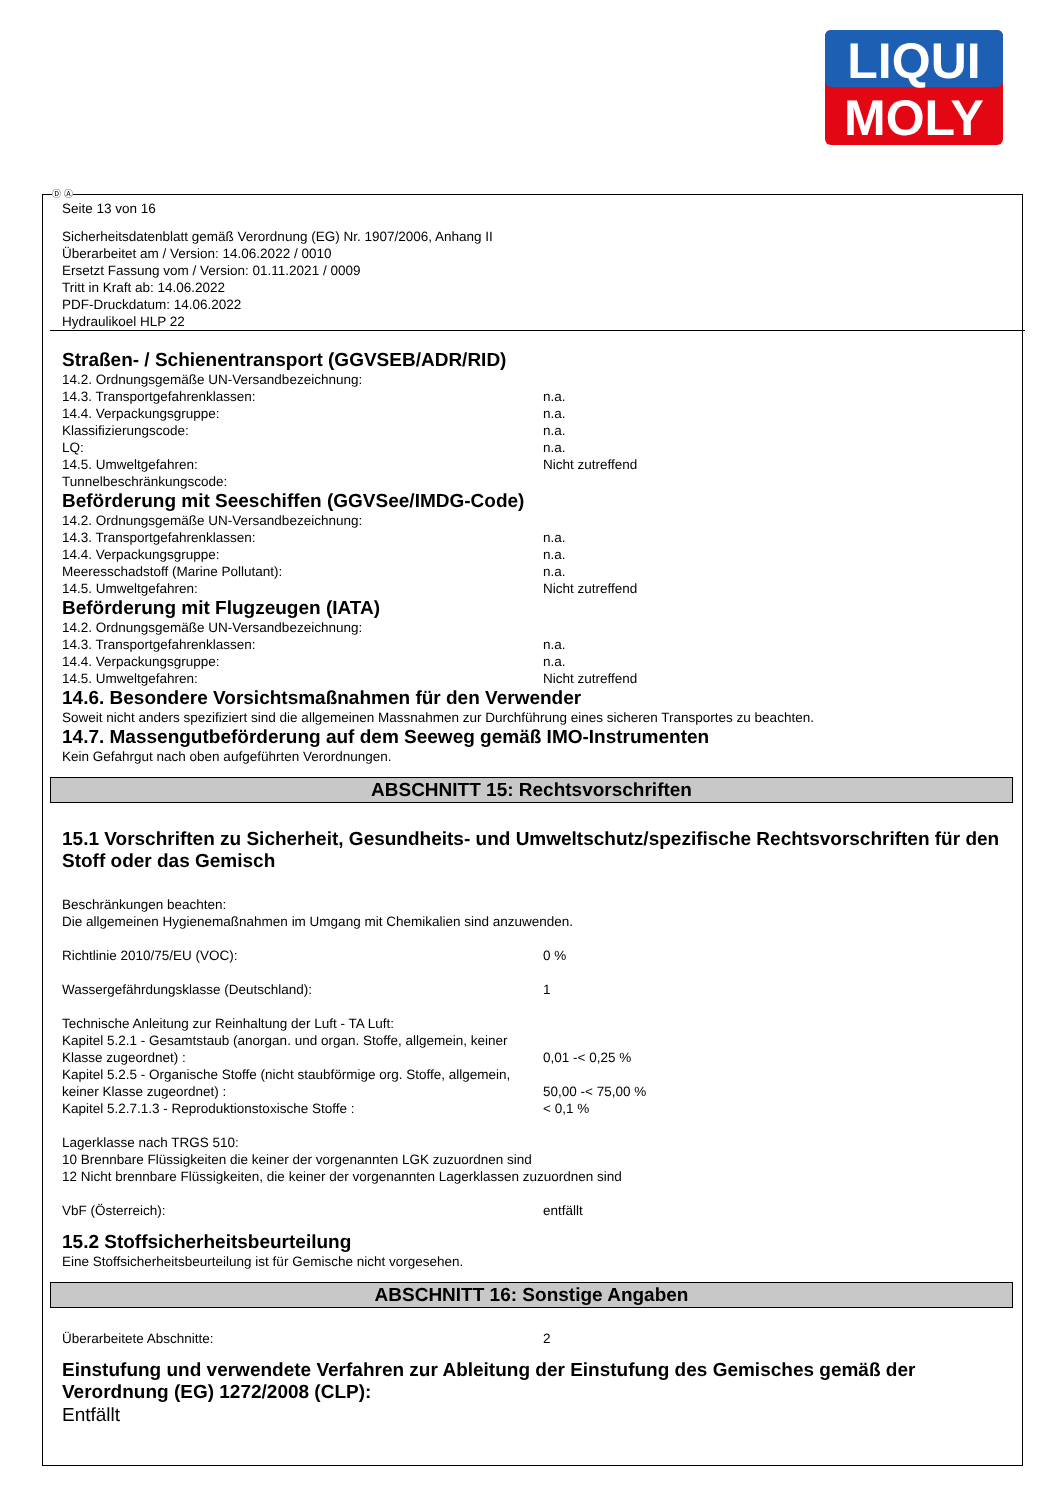LIQUI
MOLY
Ⓓ Ⓐ
Seite 13 von 16
Sicherheitsdatenblatt gemäß Verordnung (EG) Nr. 1907/2006, Anhang II
Überarbeitet am / Version: 14.06.2022 / 0010
Ersetzt Fassung vom / Version: 01.11.2021 / 0009
Tritt in Kraft ab: 14.06.2022
PDF-Druckdatum: 14.06.2022
Hydraulikoel HLP 22
Straßen- / Schienentransport (GGVSEB/ADR/RID)
14.2. Ordnungsgemäße UN-Versandbezeichnung:
14.3. Transportgefahrenklassen: n.a.
14.4. Verpackungsgruppe: n.a.
Klassifizierungscode: n.a.
LQ: n.a.
14.5. Umweltgefahren: Nicht zutreffend
Tunnelbeschränkungscode:
Beförderung mit Seeschiffen (GGVSee/IMDG-Code)
14.2. Ordnungsgemäße UN-Versandbezeichnung:
14.3. Transportgefahrenklassen: n.a.
14.4. Verpackungsgruppe: n.a.
Meeresschadstoff (Marine Pollutant): n.a.
14.5. Umweltgefahren: Nicht zutreffend
Beförderung mit Flugzeugen (IATA)
14.2. Ordnungsgemäße UN-Versandbezeichnung:
14.3. Transportgefahrenklassen: n.a.
14.4. Verpackungsgruppe: n.a.
14.5. Umweltgefahren: Nicht zutreffend
14.6. Besondere Vorsichtsmaßnahmen für den Verwender
Soweit nicht anders spezifiziert sind die allgemeinen Massnahmen zur Durchführung eines sicheren Transportes zu beachten.
14.7. Massengutbeförderung auf dem Seeweg gemäß IMO-Instrumenten
Kein Gefahrgut nach oben aufgeführten Verordnungen.
ABSCHNITT 15: Rechtsvorschriften
15.1 Vorschriften zu Sicherheit, Gesundheits- und Umweltschutz/spezifische Rechtsvorschriften für den Stoff oder das Gemisch
Beschränkungen beachten:
Die allgemeinen Hygienemaßnahmen im Umgang mit Chemikalien sind anzuwenden.
Richtlinie 2010/75/EU (VOC): 0 %
Wassergefährdungsklasse (Deutschland): 1
Technische Anleitung zur Reinhaltung der Luft - TA Luft:
Kapitel 5.2.1 - Gesamtstaub (anorgan. und organ. Stoffe, allgemein, keiner Klasse zugeordnet) :
0,01 -< 0,25 %
Kapitel 5.2.5 - Organische Stoffe (nicht staubförmige org. Stoffe, allgemein, keiner Klasse zugeordnet) :
50,00 -< 75,00 %
Kapitel 5.2.7.1.3 - Reproduktionstoxische Stoffe : < 0,1 %
Lagerklasse nach TRGS 510:
10 Brennbare Flüssigkeiten die keiner der vorgenannten LGK zuzuordnen sind
12 Nicht brennbare Flüssigkeiten, die keiner der vorgenannten Lagerklassen zuzuordnen sind
VbF (Österreich): entfällt
15.2 Stoffsicherheitsbeurteilung
Eine Stoffsicherheitsbeurteilung ist für Gemische nicht vorgesehen.
ABSCHNITT 16: Sonstige Angaben
Überarbeitete Abschnitte: 2
Einstufung und verwendete Verfahren zur Ableitung der Einstufung des Gemisches gemäß der Verordnung (EG) 1272/2008 (CLP):
Entfällt